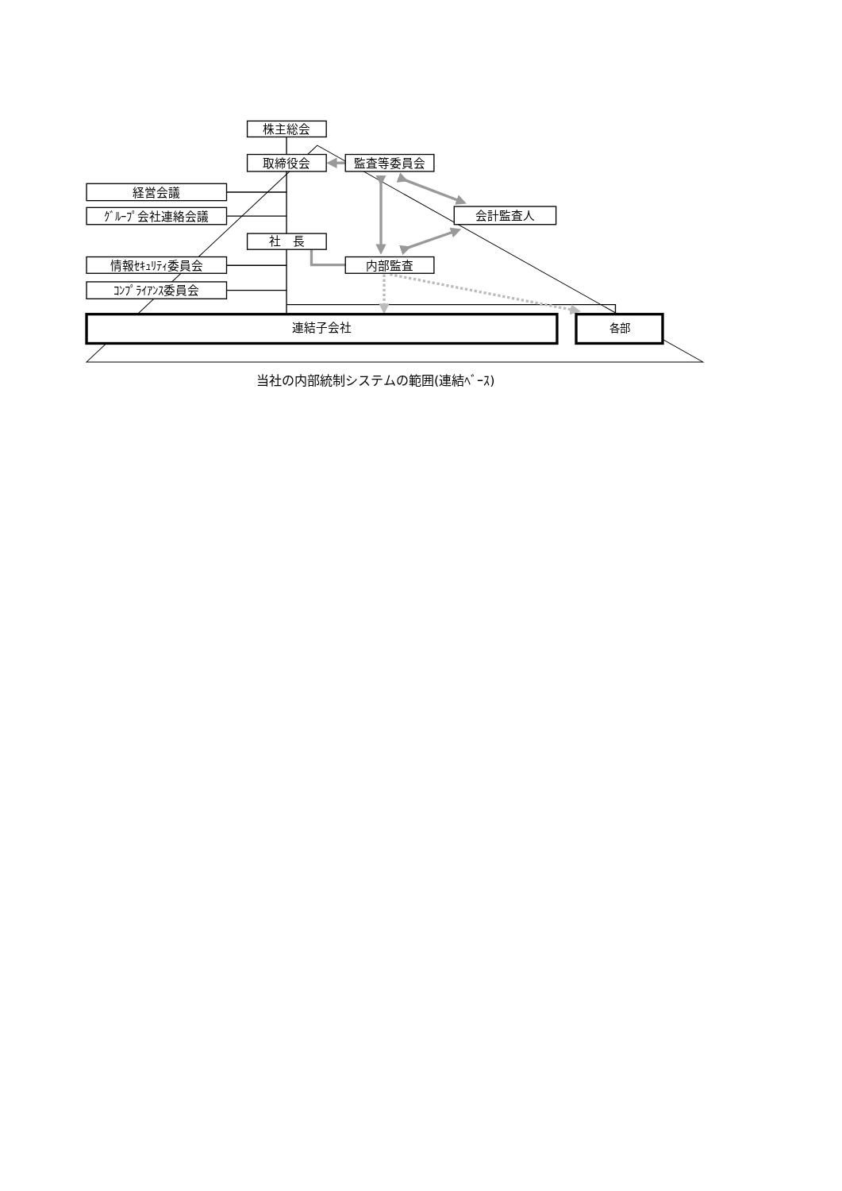株主総会
取締役会
監査等委員会
経営会議
ｸﾞﾙｰﾌﾟ会社連絡会議
会計監査人
社　長
情報ｾｷｭﾘﾃｨ委員会
内部監査
ｺﾝﾌﾟﾗｲｱﾝｽ委員会
連結子会社
各部
当社の内部統制システムの範囲(連結ﾍﾞｰｽ)